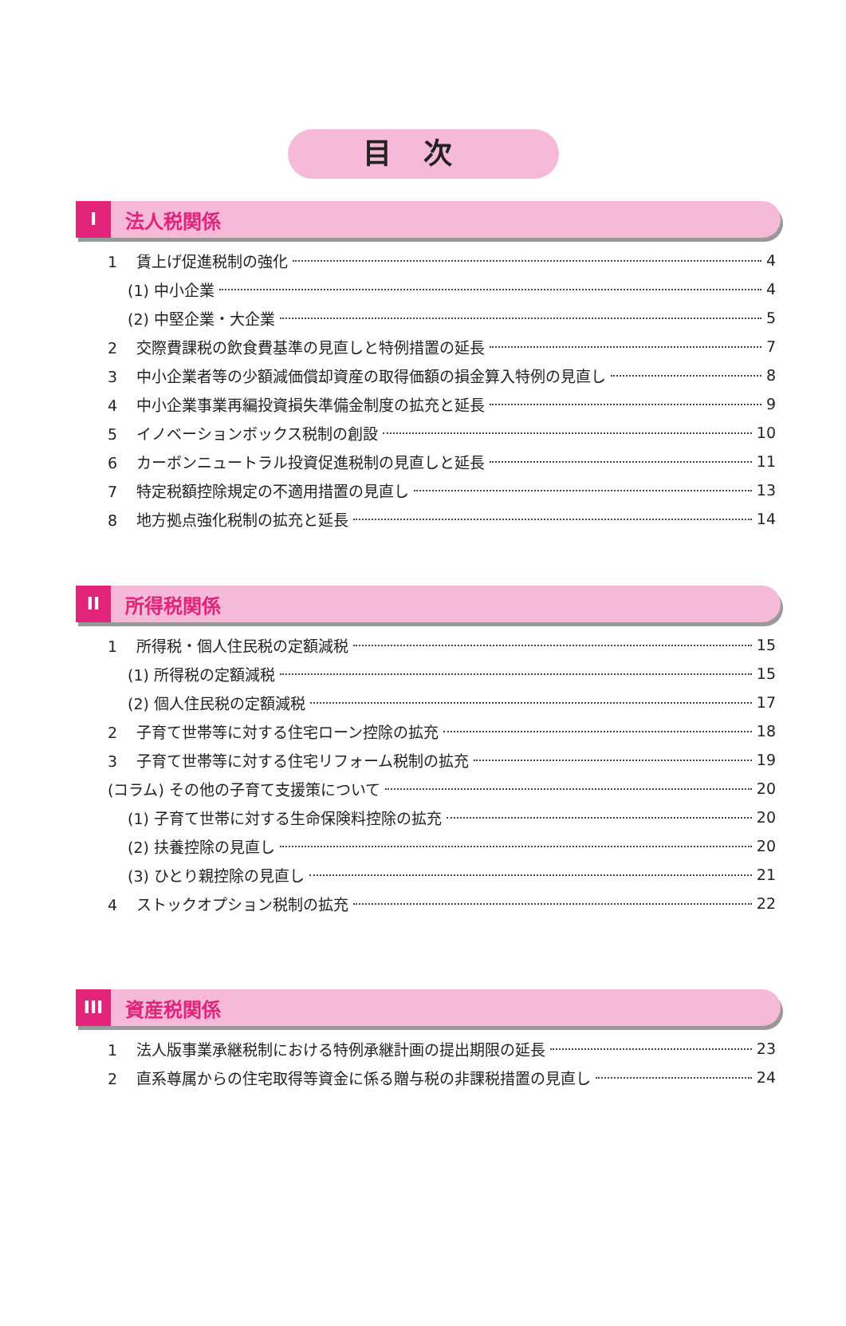目次
I法人税関係
1 賃上げ促進税制の強化 4
(1) 中小企業 4
(2) 中堅企業・大企業 5
2 交際費課税の飲食費基準の見直しと特例措置の延長 7
3 中小企業者等の少額減価償却資産の取得価額の損金算入特例の見直し 8
4 中小企業事業再編投資損失準備金制度の拡充と延長 9
5 イノベーションボックス税制の創設 10
6 カーボンニュートラル投資促進税制の見直しと延長 11
7 特定税額控除規定の不適用措置の見直し 13
8 地方拠点強化税制の拡充と延長 14
II 所得税関係
1 所得税・個人住民税の定額減税 15
(1) 所得税の定額減税 15
(2) 個人住民税の定額減税 17
2 子育て世帯等に対する住宅ローン控除の拡充 18
3 子育て世帯等に対する住宅リフォーム税制の拡充 19
(コラム) その他の子育て支援策について 20
(1) 子育て世帯に対する生命保険料控除の拡充 20
(2) 扶養控除の見直し 20
(3) ひとり親控除の見直し 21
4 ストックオプション税制の拡充 22
III 資産税関係
1 法人版事業承継税制における特例承継計画の提出期限の延長 23
2 直系尊属からの住宅取得等資金に係る贈与税の非課税措置の見直し 24